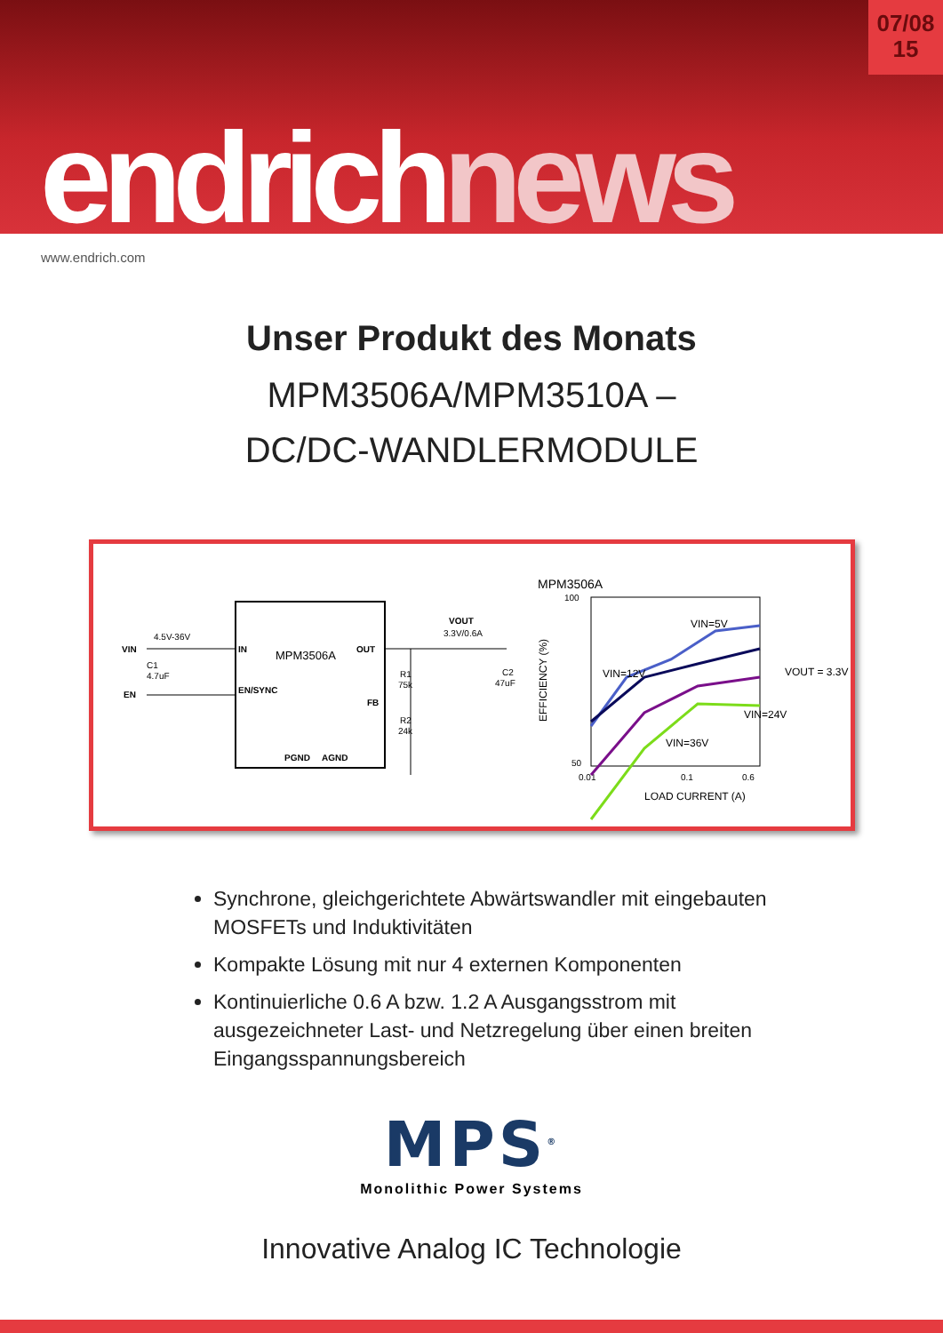07/08
15
endrichnews
www.endrich.com
Unser Produkt des Monats
MPM3506A/MPM3510A –
DC/DC-WANDLERMODULE
MPM3506A
VIN
EN
IN
EN/SYNC
OUT
FB
PGND
AGND
4.5V-36V
C1
4.7uF
VOUT
3.3V/0.6A
R1
75k
R2
24k
C2
47uF
MPM3506A
100
50
0.01
0.1
0.6
LOAD CURRENT (A)
EFFICIENCY (%)
VIN=5V
VIN=12V
VIN=24V
VIN=36V
VOUT = 3.3V
Synchrone, gleichgerichtete Abwärtswandler mit eingebauten MOSFETs und Induktivitäten
Kompakte Lösung mit nur 4 externen Komponenten
Kontinuierliche 0.6 A bzw. 1.2 A Ausgangsstrom mit ausgezeichneter Last- und Netzregelung über einen breiten Eingangsspannungsbereich
MPS<sup>®</sup>
Monolithic Power Systems
Innovative Analog IC Technologie